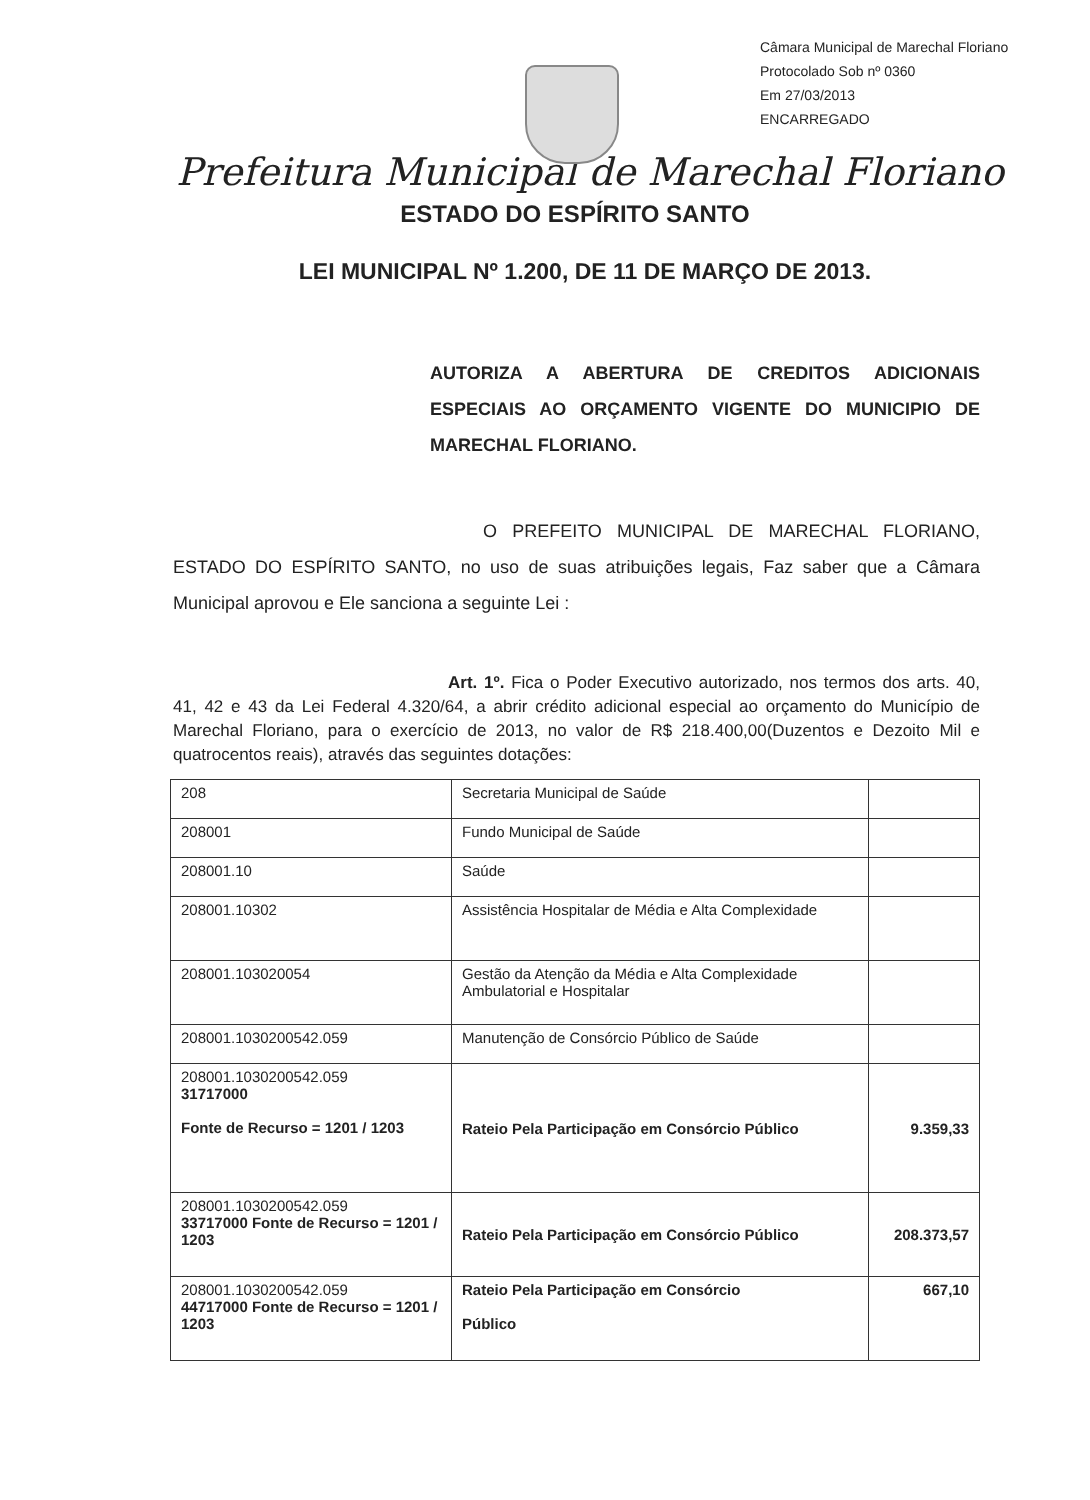Câmara Municipal de Marechal Floriano
Protocolado Sob nº 0360
Em 27/03/2013
ENCARREGADO
Prefeitura Municipal de Marechal Floriano
ESTADO DO ESPÍRITO SANTO
LEI MUNICIPAL Nº 1.200, DE 11 DE MARÇO DE 2013.
AUTORIZA A ABERTURA DE CREDITOS ADICIONAIS ESPECIAIS AO ORÇAMENTO VIGENTE DO MUNICIPIO DE MARECHAL FLORIANO.
O PREFEITO MUNICIPAL DE MARECHAL FLORIANO, ESTADO DO ESPÍRITO SANTO, no uso de suas atribuições legais, Faz saber que a Câmara Municipal aprovou e Ele sanciona a seguinte Lei :
Art. 1º. Fica o Poder Executivo autorizado, nos termos dos arts. 40, 41, 42 e 43 da Lei Federal 4.320/64, a abrir crédito adicional especial ao orçamento do Município de Marechal Floriano, para o exercício de 2013, no valor de R$ 218.400,00(Duzentos e Dezoito Mil e quatrocentos reais), através das seguintes dotações:
| 208 | Secretaria Municipal de Saúde | |
| 208001 | Fundo Municipal de Saúde | |
| 208001.10 | Saúde | |
| 208001.10302 | Assistência Hospitalar de Média e Alta Complexidade | |
| 208001.103020054 | Gestão da Atenção da Média e Alta Complexidade Ambulatorial e Hospitalar | |
| 208001.1030200542.059 | Manutenção de Consórcio Público de Saúde | |
| 208001.1030200542.059 31717000 Fonte de Recurso = 1201 / 1203 | Rateio Pela Participação em Consórcio Público | 9.359,33 |
| 208001.1030200542.059 33717000 Fonte de Recurso = 1201 / 1203 | Rateio Pela Participação em Consórcio Público | 208.373,57 |
| 208001.1030200542.059 44717000 Fonte de Recurso = 1201 / 1203 | Rateio Pela Participação em Consórcio Público | 667,10 |